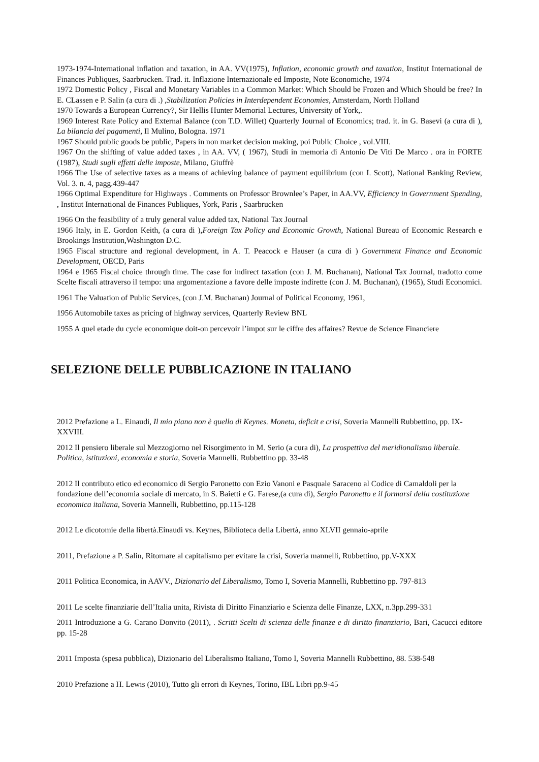1973-1974-International inflation and taxation, in AA. VV(1975), Inflation, economic growth and taxation, Institut International de Finances Publiques, Saarbrucken. Trad. it. Inflazione Internazionale ed Imposte, Note Economiche, 1974
1972 Domestic Policy , Fiscal and Monetary Variables in a Common Market: Which Should be Frozen and Which Should be free? In E. CLassen e P. Salin (a cura di .) ,Stabilization Policies in Interdependent Economies, Amsterdam, North Holland
1970 Towards a European Currency?, Sir Hellis Hunter Memorial Lectures, University of York,.
1969 Interest Rate Policy and External Balance (con T.D. Willet) Quarterly Journal of Economics; trad. it. in G. Basevi (a cura di ), La bilancia dei pagamenti, Il Mulino, Bologna. 1971
1967 Should public goods be public, Papers in non market decision making, poi Public Choice , vol.VIII.
1967 On the shifting of value added taxes , in AA. VV, ( 1967), Studi in memoria di Antonio De Viti De Marco . ora in FORTE (1987), Studi sugli effetti delle imposte, Milano, Giuffrè
1966 The Use of selective taxes as a means of achieving balance of payment equilibrium (con I. Scott), National Banking Review, Vol. 3. n. 4, pagg.439-447
1966 Optimal Expenditure for Highways . Comments on Professor Brownlee’s Paper, in AA.VV, Efficiency in Government Spending, , Institut International de Finances Publiques, York, Paris , Saarbrucken
1966 On the feasibility of a truly general value added tax, National Tax Journal
1966 Italy, in E. Gordon Keith, (a cura di ),Foreign Tax Policy and Economic Growth, National Bureau of Economic Research e Brookings Institution,Washington D.C.
1965 Fiscal structure and regional development, in A. T. Peacock e Hauser (a cura di ) Government Finance and Economic Development, OECD, Paris
1964 e 1965 Fiscal choice through time. The case for indirect taxation (con J. M. Buchanan), National Tax Journal, tradotto come Scelte fiscali attraverso il tempo: una argomentazione a favore delle imposte indirette (con J. M. Buchanan), (1965), Studi Economici.
1961 The Valuation of Public Services, (con J.M. Buchanan) Journal of Political Economy, 1961,
1956 Automobile taxes as pricing of highway services, Quarterly Review BNL
1955 A quel etade du cycle economique doit-on percevoir l’impot sur le ciffre des affaires? Revue de Science Financiere
SELEZIONE DELLE PUBBLICAZIONE IN ITALIANO
2012 Prefazione a L. Einaudi, Il mio piano non è quello di Keynes. Moneta, deficit e crisi, Soveria Mannelli Rubbettino, pp. IX-XXVIII.
2012 Il pensiero liberale sul Mezzogiorno nel Risorgimento in M. Serio (a cura di), La prospettiva del meridionalismo liberale. Politica, istituzioni, economia e storia, Soveria Mannelli. Rubbettino pp. 33-48
2012 Il contributo etico ed economico di Sergio Paronetto con Ezio Vanoni e Pasquale Saraceno al Codice di Camaldoli per la fondazione dell’economia sociale di mercato, in S. Baietti e G. Farese,(a cura di), Sergio Paronetto e il formarsi della costituzione economica italiana, Soveria Mannelli, Rubbettino, pp.115-128
2012 Le dicotomie della libertà.Einaudi vs. Keynes, Biblioteca della Libertà, anno XLVII gennaio-aprile
2011, Prefazione a P. Salin, Ritornare al capitalismo per evitare la crisi, Soveria mannelli, Rubbettino, pp.V-XXX
2011 Politica Economica, in AAVV., Dizionario del Liberalismo, Tomo I, Soveria Mannelli, Rubbettino pp. 797-813
2011 Le scelte finanziarie dell’Italia unita, Rivista di Diritto Finanziario e Scienza delle Finanze, LXX, n.3pp.299-331
2011 Introduzione a G. Carano Donvito (2011), . Scritti Scelti di scienza delle finanze e di diritto finanziario, Bari, Cacucci editore pp. 15-28
2011 Imposta (spesa pubblica), Dizionario del Liberalismo Italiano, Tomo I, Soveria Mannelli Rubbettino, 88. 538-548
2010 Prefazione a H. Lewis (2010), Tutto gli errori di Keynes, Torino, IBL Libri pp.9-45